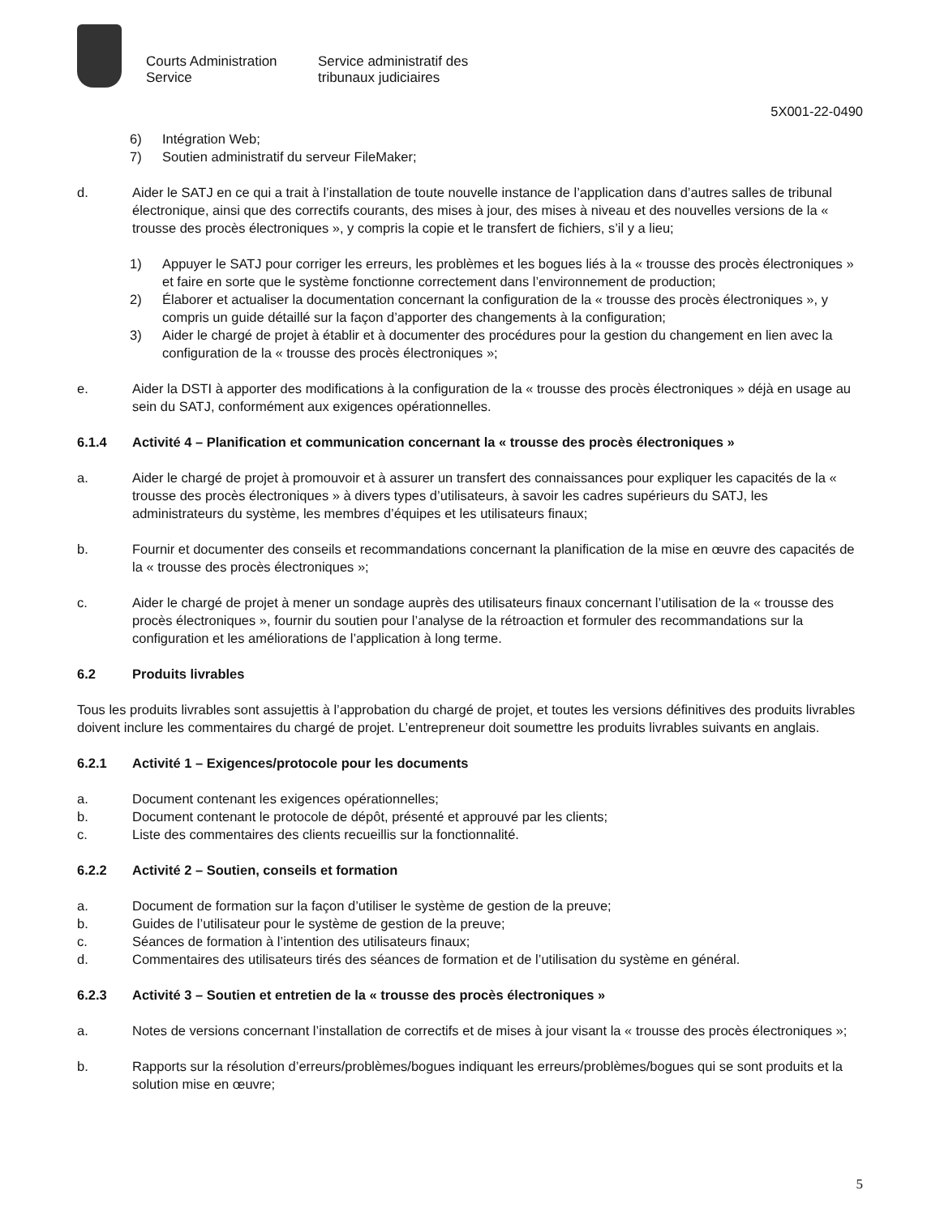Courts Administration Service
Service administratif des tribunaux judiciaires
5X001-22-0490
6) Intégration Web;
7) Soutien administratif du serveur FileMaker;
d. Aider le SATJ en ce qui a trait à l’installation de toute nouvelle instance de l’application dans d’autres salles de tribunal électronique, ainsi que des correctifs courants, des mises à jour, des mises à niveau et des nouvelles versions de la « trousse des procès électroniques », y compris la copie et le transfert de fichiers, s’il y a lieu;
1) Appuyer le SATJ pour corriger les erreurs, les problèmes et les bogues liés à la « trousse des procès électroniques » et faire en sorte que le système fonctionne correctement dans l’environnement de production;
2) Élaborer et actualiser la documentation concernant la configuration de la « trousse des procès électroniques », y compris un guide détaillé sur la façon d’apporter des changements à la configuration;
3) Aider le chargé de projet à établir et à documenter des procédures pour la gestion du changement en lien avec la configuration de la « trousse des procès électroniques »;
e. Aider la DSTI à apporter des modifications à la configuration de la « trousse des procès électroniques » déjà en usage au sein du SATJ, conformément aux exigences opérationnelles.
6.1.4 Activité 4 – Planification et communication concernant la « trousse des procès électroniques »
a. Aider le chargé de projet à promouvoir et à assurer un transfert des connaissances pour expliquer les capacités de la « trousse des procès électroniques » à divers types d’utilisateurs, à savoir les cadres supérieurs du SATJ, les administrateurs du système, les membres d’équipes et les utilisateurs finaux;
b. Fournir et documenter des conseils et recommandations concernant la planification de la mise en œuvre des capacités de la « trousse des procès électroniques »;
c. Aider le chargé de projet à mener un sondage auprès des utilisateurs finaux concernant l’utilisation de la « trousse des procès électroniques », fournir du soutien pour l’analyse de la rétroaction et formuler des recommandations sur la configuration et les améliorations de l’application à long terme.
6.2 Produits livrables
Tous les produits livrables sont assujettis à l’approbation du chargé de projet, et toutes les versions définitives des produits livrables doivent inclure les commentaires du chargé de projet. L’entrepreneur doit soumettre les produits livrables suivants en anglais.
6.2.1 Activité 1 – Exigences/protocole pour les documents
a. Document contenant les exigences opérationnelles;
b. Document contenant le protocole de dépôt, présenté et approuvé par les clients;
c. Liste des commentaires des clients recueillis sur la fonctionnalité.
6.2.2 Activité 2 – Soutien, conseils et formation
a. Document de formation sur la façon d’utiliser le système de gestion de la preuve;
b. Guides de l’utilisateur pour le système de gestion de la preuve;
c. Séances de formation à l’intention des utilisateurs finaux;
d. Commentaires des utilisateurs tirés des séances de formation et de l’utilisation du système en général.
6.2.3 Activité 3 – Soutien et entretien de la « trousse des procès électroniques »
a. Notes de versions concernant l’installation de correctifs et de mises à jour visant la « trousse des procès électroniques »;
b. Rapports sur la résolution d’erreurs/problèmes/bogues indiquant les erreurs/problèmes/bogues qui se sont produits et la solution mise en œuvre;
5